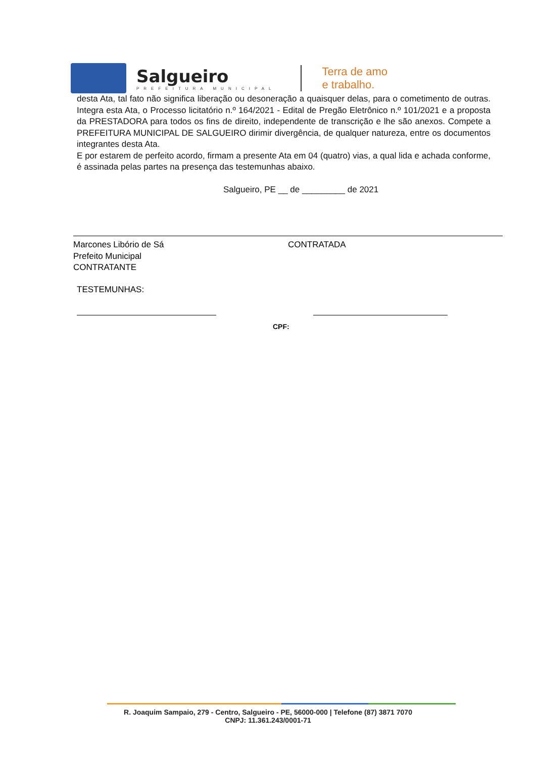Salgueiro
PREFEITURA MUNICIPAL
Terra de amo
e trabalho.
desta Ata, tal fato não significa liberação ou desoneração a quaisquer delas, para o cometimento de outras. Integra esta Ata, o Processo licitatório n.º 164/2021 - Edital de Pregão Eletrônico n.º 101/2021 e a proposta da PRESTADORA para todos os fins de direito, independente de transcrição e lhe são anexos. Compete a PREFEITURA MUNICIPAL DE SALGUEIRO dirimir divergência, de qualquer natureza, entre os documentos integrantes desta Ata.
E por estarem de perfeito acordo, firmam a presente Ata em 04 (quatro) vias, a qual lida e achada conforme, é assinada pelas partes na presença das testemunhas abaixo.
Salgueiro, PE __ de _________ de 2021
Marcones Libório de Sá
Prefeito Municipal
CONTRATANTE
CONTRATADA
TESTEMUNHAS:
CPF:
R. Joaquim Sampaio, 279 - Centro, Salgueiro - PE, 56000-000 | Telefone (87) 3871 7070
CNPJ: 11.361.243/0001-71